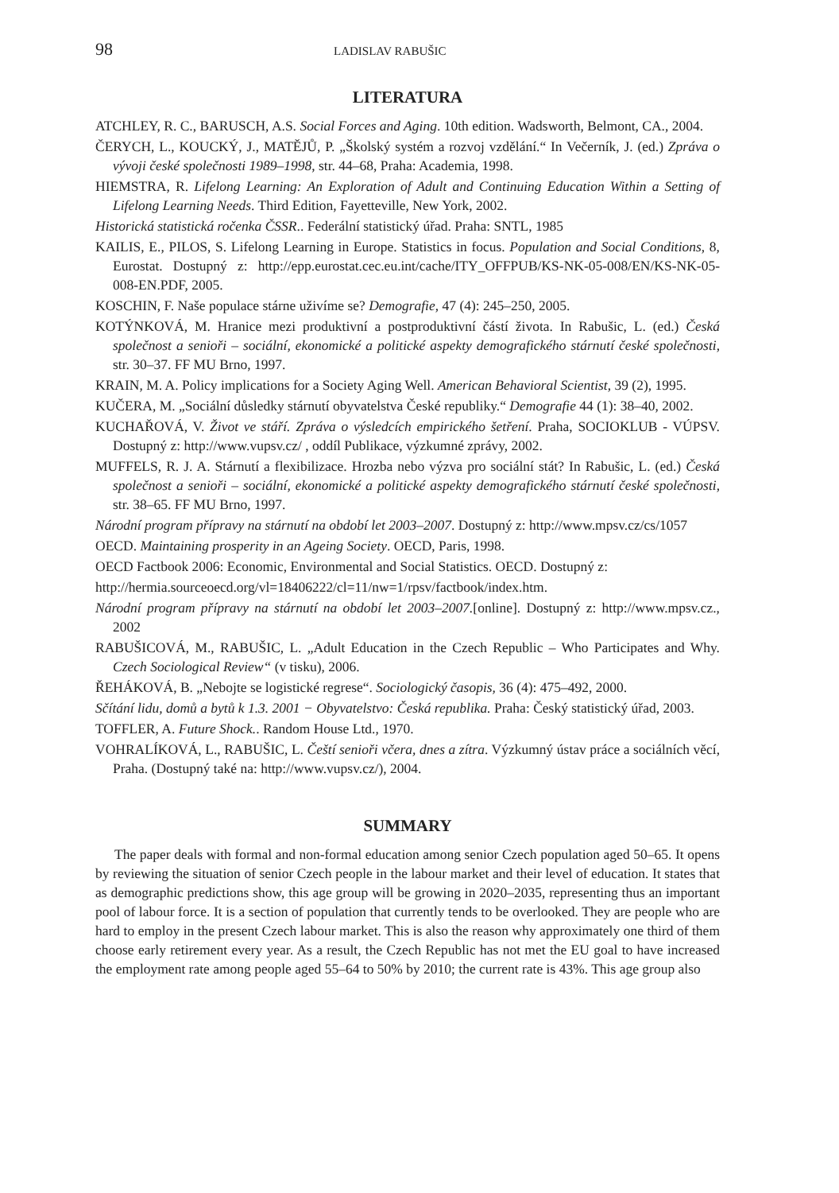98 LADISLAV RABUŠIC
LITERATURA
ATCHLEY, R. C., BARUSCH, A.S. Social Forces and Aging. 10th edition. Wadsworth, Belmont, CA., 2004.
ČERYCH, L., KOUCKÝ, J., MATĚJŮ, P. „Školský systém a rozvoj vzdělání.“ In Večerník, J. (ed.) Zpráva o vývoji české společnosti 1989–1998, str. 44–68, Praha: Academia, 1998.
HIEMSTRA, R. Lifelong Learning: An Exploration of Adult and Continuing Education Within a Setting of Lifelong Learning Needs. Third Edition, Fayetteville, New York, 2002.
Historická statistická ročenka ČSSR.. Federální statistický úřad. Praha: SNTL, 1985
KAILIS, E., PILOS, S. Lifelong Learning in Europe. Statistics in focus. Population and Social Conditions, 8, Eurostat. Dostupný z: http://epp.eurostat.cec.eu.int/cache/ITY_OFFPUB/KS-NK-05-008/EN/KS-NK-05-008-EN.PDF, 2005.
KOSCHIN, F. Naše populace stárne uživíme se? Demografie, 47 (4): 245–250, 2005.
KOTÝNKOVÁ, M. Hranice mezi produktivní a postproduktivní částí života. In Rabušic, L. (ed.) Česká společnost a senioři – sociální, ekonomické a politické aspekty demografického stárnutí české společnosti, str. 30–37. FF MU Brno, 1997.
KRAIN, M. A. Policy implications for a Society Aging Well. American Behavioral Scientist, 39 (2), 1995.
KUČERA, M. „Sociální důsledky stárnutí obyvatelstva České republiky.“ Demografie 44 (1): 38–40, 2002.
KUCHAŘOVÁ, V. Život ve stáří. Zpráva o výsledcích empirického šetření. Praha, SOCIOKLUB - VÚPSV. Dostupný z: http://www.vupsv.cz/ , oddíl Publikace, výzkumné zprávy, 2002.
MUFFELS, R. J. A. Stárnutí a flexibilizace. Hrozba nebo výzva pro sociální stát? In Rabušic, L. (ed.) Česká společnost a senioři – sociální, ekonomické a politické aspekty demografického stárnutí české společnosti, str. 38–65. FF MU Brno, 1997.
Národní program přípravy na stárnutí na období let 2003–2007. Dostupný z: http://www.mpsv.cz/cs/1057
OECD. Maintaining prosperity in an Ageing Society. OECD, Paris, 1998.
OECD Factbook 2006: Economic, Environmental and Social Statistics. OECD. Dostupný z:
http://hermia.sourceoecd.org/vl=18406222/cl=11/nw=1/rpsv/factbook/index.htm.
Národní program přípravy na stárnutí na období let 2003–2007.[online]. Dostupný z: http://www.mpsv.cz., 2002
RABUŠICOVÁ, M., RABUŠIC, L. „Adult Education in the Czech Republic – Who Participates and Why. Czech Sociological Review“ (v tisku), 2006.
ŘEHÁKOVÁ, B. „Nebojte se logistické regrese“. Sociologický časopis, 36 (4): 475–492, 2000.
Sčítání lidu, domů a bytů k 1.3. 2001 − Obyvatelstvo: Česká republika. Praha: Český statistický úřad, 2003.
TOFFLER, A. Future Shock.. Random House Ltd., 1970.
VOHRALÍKOVÁ, L., RABUŠIC, L. Čeští senioři včera, dnes a zítra. Výzkumný ústav práce a sociálních věcí, Praha. (Dostupný také na: http://www.vupsv.cz/), 2004.
SUMMARY
The paper deals with formal and non-formal education among senior Czech population aged 50–65. It opens by reviewing the situation of senior Czech people in the labour market and their level of education. It states that as demographic predictions show, this age group will be growing in 2020–2035, representing thus an important pool of labour force. It is a section of population that currently tends to be overlooked. They are people who are hard to employ in the present Czech labour market. This is also the reason why approximately one third of them choose early retirement every year. As a result, the Czech Republic has not met the EU goal to have increased the employment rate among people aged 55–64 to 50% by 2010; the current rate is 43%. This age group also